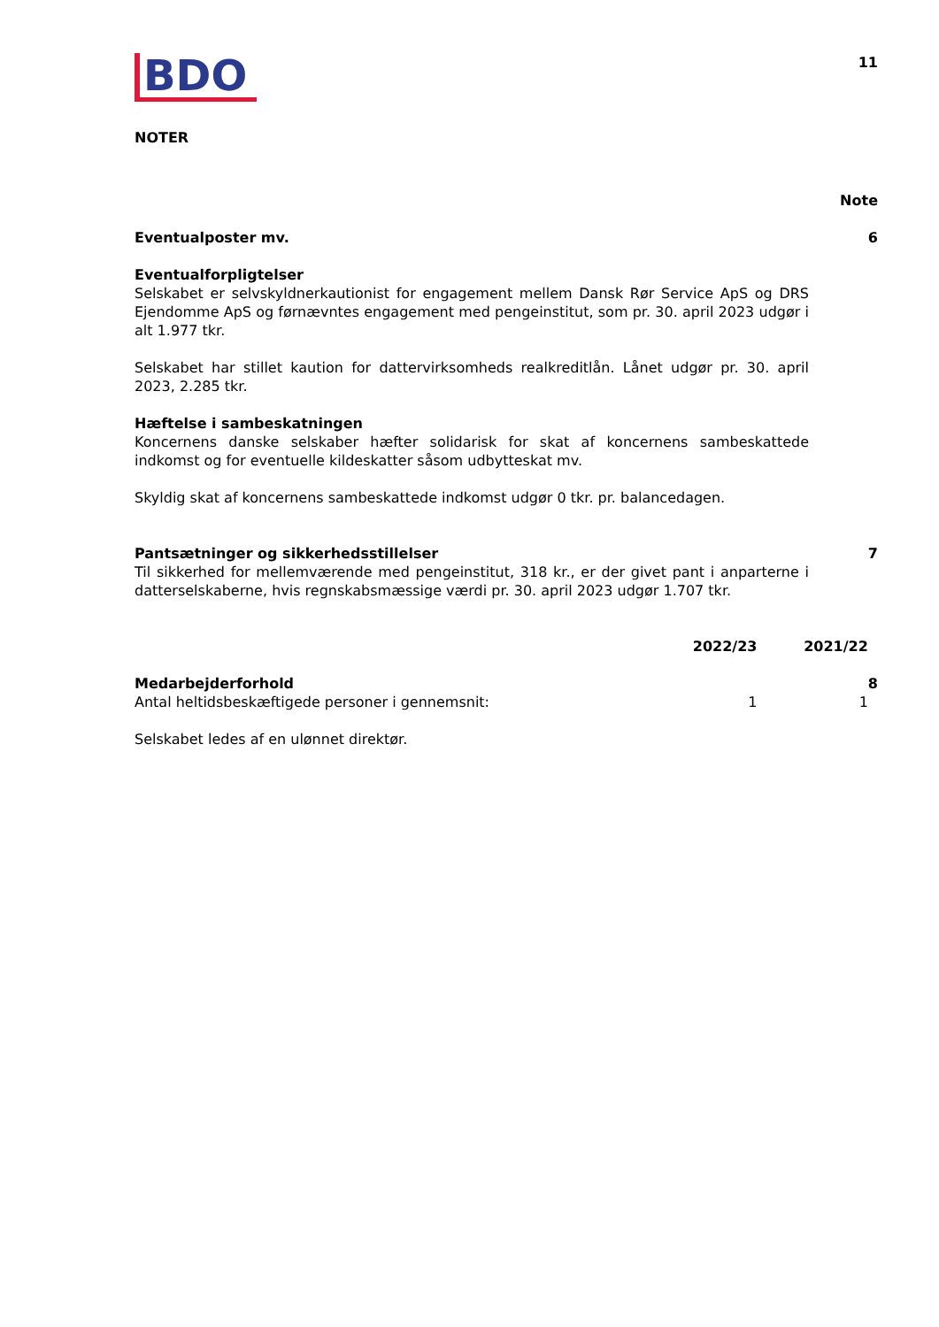BDO
11
NOTER
Note
Eventualposter mv. 6
Eventualforpligtelser
Selskabet er selvskyldnerkautionist for engagement mellem Dansk Rør Service ApS og DRS Ejendomme ApS og førnævntes engagement med pengeinstitut, som pr. 30. april 2023 udgør i alt 1.977 tkr.
Selskabet har stillet kaution for dattervirksomheds realkreditlån. Lånet udgør pr. 30. april 2023, 2.285 tkr.
Hæftelse i sambeskatningen
Koncernens danske selskaber hæfter solidarisk for skat af koncernens sambeskattede indkomst og for eventuelle kildeskatter såsom udbytteskat mv.
Skyldig skat af koncernens sambeskattede indkomst udgør 0 tkr. pr. balancedagen.
Pantsætninger og sikkerhedsstillelser
Til sikkerhed for mellemværende med pengeinstitut, 318 kr., er der givet pant i anparterne i datterselskaberne, hvis regnskabsmæssige værdi pr. 30. april 2023 udgør 1.707 tkr.
7
| | | 2022/23 | 2021/22 | |
| --- | --- | --- | --- | --- |
| Medarbejderforhold | | | | 8 |
| Antal heltidsbeskæftigede personer i gennemsnit: | | 1 | 1 | |
| Selskabet ledes af en ulønnet direktør. | | | | |